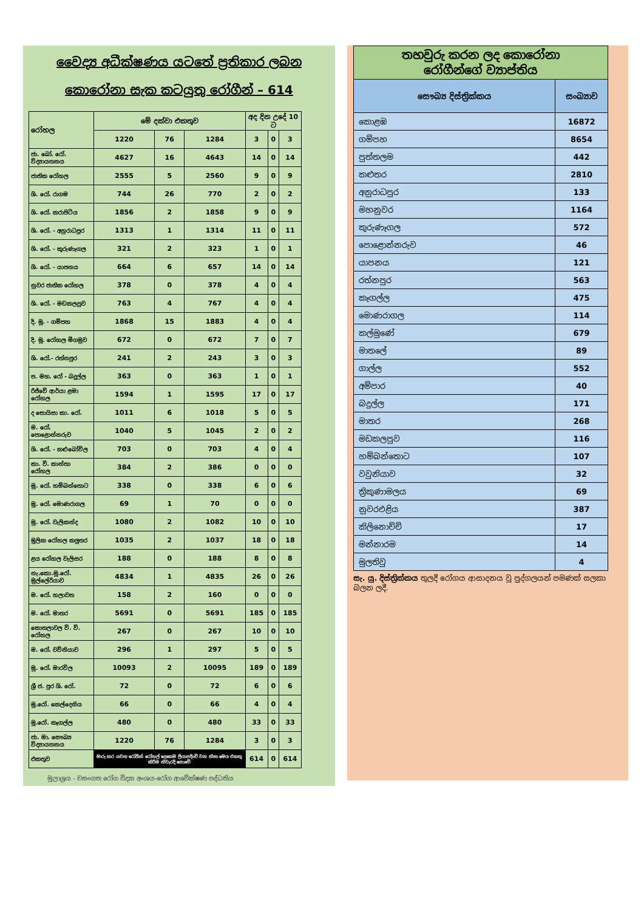වෛද්‍ය අධීක්ෂණය යටතේ ප්‍රතිකාර ලබන
කොරෝනා සැක කටයුතු රෝගීන් – 614
| රෝහල | මේ දක්වා එකතුව | | | අද දින උදේ 10 ට | | |
| --- | --- | --- | --- | --- | --- | --- |
| | 1220 | 76 | 1284 | 3 | 0 | 3 |
| ජා. බෝ. රෝ. විද්‍යායතනය | 4627 | 16 | 4643 | 14 | 0 | 14 |
| ජාතික රෝහල | 2555 | 5 | 2560 | 9 | 0 | 9 |
| ශි. රෝ. රාගම | 744 | 26 | 770 | 2 | 0 | 2 |
| ශි. රෝ. කරාපිටිය | 1856 | 2 | 1858 | 9 | 0 | 9 |
| ශි. රෝ. - අනුරාධපුර | 1313 | 1 | 1314 | 11 | 0 | 11 |
| ශි. රෝ. - කුරුණෑගල | 321 | 2 | 323 | 1 | 0 | 1 |
| ශි. රෝ. - යාපනය | 664 | 6 | 657 | 14 | 0 | 14 |
| නුවර ජාතික රෝහල | 378 | 0 | 378 | 4 | 0 | 4 |
| ශි. රෝ. - මඩකලපුව | 763 | 4 | 767 | 4 | 0 | 4 |
| දි. මූ. - ගම්පහ | 1868 | 15 | 1883 | 4 | 0 | 4 |
| දි. මූ. රෝහල මීගමුව | 672 | 0 | 672 | 7 | 0 | 7 |
| ශි. රෝ.- රත්නපුර | 241 | 2 | 243 | 3 | 0 | 3 |
| ප. මහ. රෝ - බදුල්ල | 363 | 0 | 363 | 1 | 0 | 1 |
| රිජ්වේ ආර්යා ළමා රෝහල | 1594 | 1 | 1595 | 17 | 0 | 17 |
| ද සොයිසා කා. රෝ. | 1011 | 6 | 1018 | 5 | 0 | 5 |
| ම. රෝ. පොළොන්නරුව | 1040 | 5 | 1045 | 2 | 0 | 2 |
| ශි. රෝ. - කළුබෝවිල | 703 | 0 | 703 | 4 | 0 | 4 |
| කා. වි. කාන්තා රෝහල | 384 | 2 | 386 | 0 | 0 | 0 |
| මූ. රෝ. හම්බන්තොට | 338 | 0 | 338 | 6 | 0 | 6 |
| මූ. රෝ. මොණරාගල | 69 | 1 | 70 | 0 | 0 | 0 |
| මූ. රෝ. වැලිකන්ද | 1080 | 2 | 1082 | 10 | 0 | 10 |
| මූලික රෝහල කලුතර | 1035 | 2 | 1037 | 18 | 0 | 18 |
| ළය රෝහල වැලිසර | 188 | 0 | 188 | 8 | 0 | 8 |
| නැ.කො.මූ.රෝ. මුල්ලේරියාව | 4834 | 1 | 4835 | 26 | 0 | 26 |
| ම. රෝ. හලාවත | 158 | 2 | 160 | 0 | 0 | 0 |
| ම. රෝ. මාතර | 5691 | 0 | 5691 | 185 | 0 | 185 |
| කොතලාවල වි. වි. රෝහල | 267 | 0 | 267 | 10 | 0 | 10 |
| ම. රෝ. වව්නියාව | 296 | 1 | 297 | 5 | 0 | 5 |
| මූ. රෝ. මාරවිල | 10093 | 2 | 10095 | 189 | 0 | 189 |
| ශ්‍රී ජ. පුර ශි. රෝ. | 72 | 0 | 72 | 6 | 0 | 6 |
| මූ.රෝ. කෙල්දෙනිය | 66 | 0 | 66 | 4 | 0 | 4 |
| මූ.රෝ. කෑගල්ල | 480 | 0 | 480 | 33 | 0 | 33 |
| ජා. මා. සෞඛ්‍ය විද්‍යායතනය | 1220 | 76 | 1284 | 3 | 0 | 3 |
| එකතුව | මාරු කර යවන රෝගීන් රෝහල් දෙකෙම ලියාපදිංචි වන නිසා මෙය එකතු කිරීම නිවැරදි නොවේ | | | 614 | 0 | 614 |
මූලාශ්‍රය - වසංගත රෝග විද්‍යා අංශය-රෝග ආවේක්ෂණ පද්ධතිය
| තහවුරු කරන ලද කොරෝනා රෝගීන්ගේ ව්‍යාප්තිය | |
| --- | --- |
| සෞඛ්‍ය දිස්ත්‍රික්කය | සංඛ්‍යාව |
| කොළඹ | 16872 |
| ගම්පහ | 8654 |
| පුත්තලම | 442 |
| කළුතර | 2810 |
| අනුරාධපුර | 133 |
| මහනුවර | 1164 |
| කුරුණෑගල | 572 |
| පොළොන්නරුව | 46 |
| යාපනය | 121 |
| රත්නපුර | 563 |
| කෑගල්ල | 475 |
| මොණරාගල | 114 |
| කල්මුණේ | 679 |
| මාතලේ | 89 |
| ගාල්ල | 552 |
| අම්පාර | 40 |
| බදුල්ල | 171 |
| මාතර | 268 |
| මඩකලපුව | 116 |
| හම්බන්තොට | 107 |
| වවුනියාව | 32 |
| ත්‍රිකුණාමලය | 69 |
| නුවරඑළිය | 387 |
| කිලිනොච්චි | 17 |
| මන්නාරම | 14 |
| මුලතිවු | 4 |
සැ. යු. දිස්ත්‍රික්කය තුලදී රෝගය ආසාදනය වූ පුද්ගලයන් පමණක් සලකා බලන ලදී.